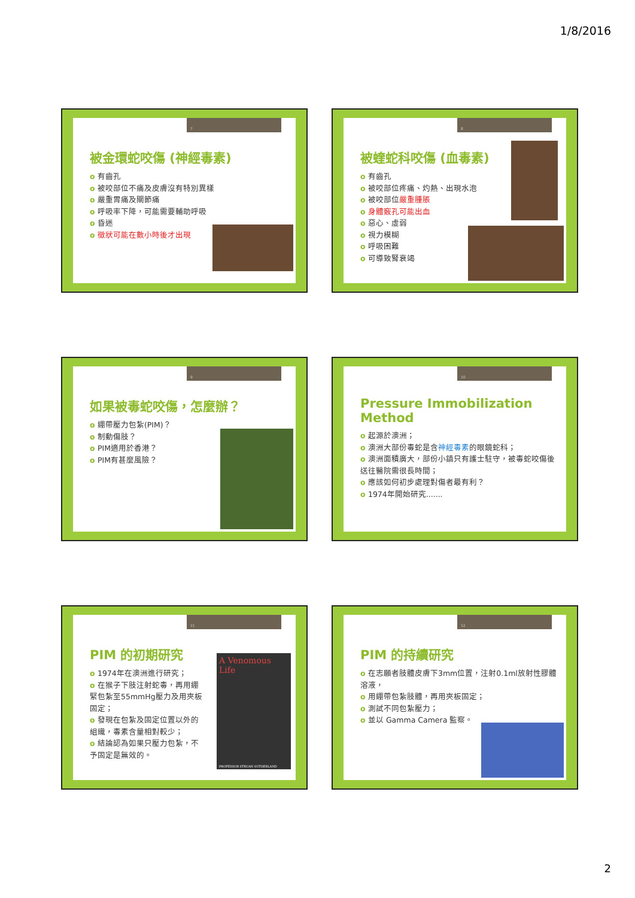1/8/2016
7
被金環蛇咬傷 (神經毒素)
有齒孔
被咬部位不痛及皮膚沒有特別異樣
嚴重胃痛及關節痛
呼吸率下降，可能需要輔助呼吸
昏迷
徵狀可能在數小時後才出現
8
被蝰蛇科咬傷 (血毒素)
有齒孔
被咬部位疼痛、灼熱、出現水泡
被咬部位嚴重腫脹
身體竅孔可能出血
惡心、虛弱
視力模糊
呼吸困難
可導致腎衰竭
9
如果被毒蛇咬傷，怎麼辦？
綳帶壓力包紮(PIM)？
制動傷肢？
PIM適用於香港？
PIM有甚麼風險？
10
Pressure Immobilization Method
起源於澳洲；
澳洲大部份毒蛇是含神經毒素的眼鏡蛇科；
澳洲面積廣大，部份小鎮只有護士駐守，被毒蛇咬傷後送往醫院需很長時間；
應該如何初步處理對傷者最有利？
1974年開始研究.......
11
PIM 的初期研究
1974年在澳洲進行研究；
在猴子下肢注射蛇毒，再用綳緊包紮至55mmHg壓力及用夾板固定；
發現在包紮及固定位置以外的組織，毒素含量相對較少；
結論認為如果只壓力包紮，不予固定是無效的。
A Venomous Life
PROFESSOR STRUAN SUTHERLAND
12
PIM 的持續研究
在志願者肢體皮膚下3mm位置，注射0.1ml放射性膠體溶液，
用綳帶包紮肢體，再用夾板固定；
測試不同包紮壓力；
並以 Gamma Camera 監察。
2